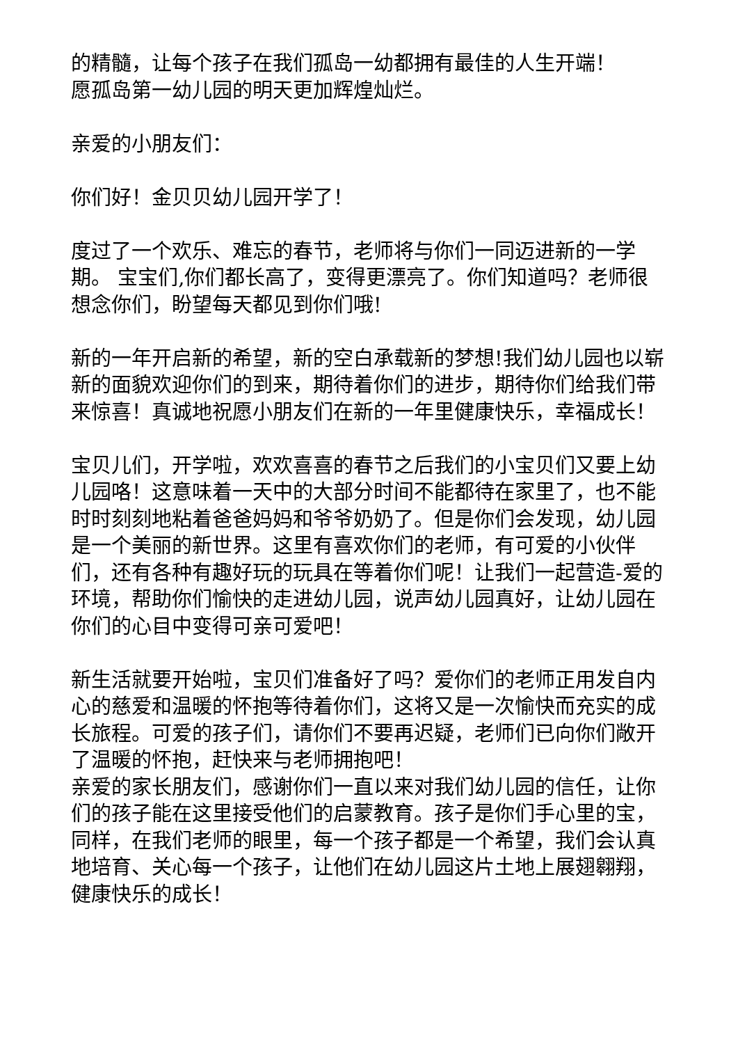的精髓，让每个孩子在我们孤岛一幼都拥有最佳的人生开端！
愿孤岛第一幼儿园的明天更加辉煌灿烂。
亲爱的小朋友们：
你们好！金贝贝幼儿园开学了！
度过了一个欢乐、难忘的春节，老师将与你们一同迈进新的一学期。 宝宝们,你们都长高了，变得更漂亮了。你们知道吗？老师很想念你们，盼望每天都见到你们哦!
新的一年开启新的希望，新的空白承载新的梦想!我们幼儿园也以崭新的面貌欢迎你们的到来，期待着你们的进步，期待你们给我们带来惊喜！真诚地祝愿小朋友们在新的一年里健康快乐，幸福成长！
宝贝儿们，开学啦，欢欢喜喜的春节之后我们的小宝贝们又要上幼儿园咯！这意味着一天中的大部分时间不能都待在家里了，也不能时时刻刻地粘着爸爸妈妈和爷爷奶奶了。但是你们会发现，幼儿园是一个美丽的新世界。这里有喜欢你们的老师，有可爱的小伙伴们，还有各种有趣好玩的玩具在等着你们呢！让我们一起营造-爱的环境，帮助你们愉快的走进幼儿园，说声幼儿园真好，让幼儿园在你们的心目中变得可亲可爱吧！
新生活就要开始啦，宝贝们准备好了吗？爱你们的老师正用发自内心的慈爱和温暖的怀抱等待着你们，这将又是一次愉快而充实的成长旅程。可爱的孩子们，请你们不要再迟疑，老师们已向你们敞开了温暖的怀抱，赶快来与老师拥抱吧！
亲爱的家长朋友们，感谢你们一直以来对我们幼儿园的信任，让你们的孩子能在这里接受他们的启蒙教育。孩子是你们手心里的宝，同样，在我们老师的眼里，每一个孩子都是一个希望，我们会认真地培育、关心每一个孩子，让他们在幼儿园这片土地上展翅翱翔，健康快乐的成长！